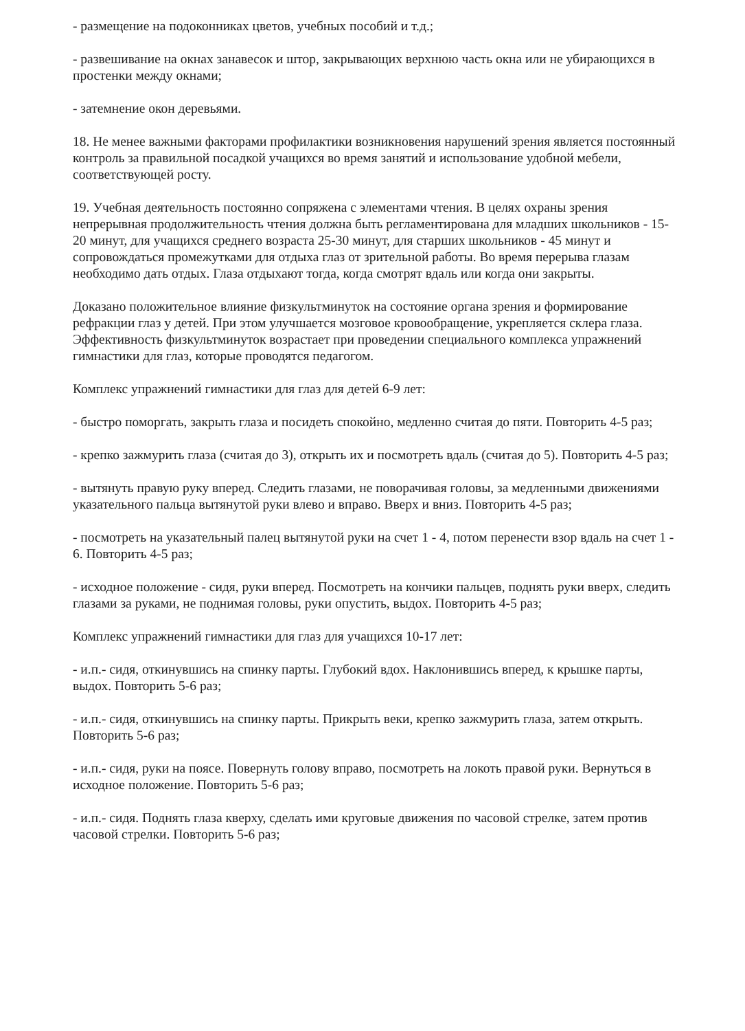- размещение на подоконниках цветов, учебных пособий и т.д.;
- развешивание на окнах занавесок и штор, закрывающих верхнюю часть окна или не убирающихся в простенки между окнами;
- затемнение окон деревьями.
18. Не менее важными факторами профилактики возникновения нарушений зрения является постоянный контроль за правильной посадкой учащихся во время занятий и использование удобной мебели, соответствующей росту.
19. Учебная деятельность постоянно сопряжена с элементами чтения. В целях охраны зрения непрерывная продолжительность чтения должна быть регламентирована для младших школьников - 15-20 минут, для учащихся среднего возраста 25-30 минут, для старших школьников - 45 минут и сопровождаться промежутками для отдыха глаз от зрительной работы. Во время перерыва глазам необходимо дать отдых. Глаза отдыхают тогда, когда смотрят вдаль или когда они закрыты.
Доказано положительное влияние физкультминуток на состояние органа зрения и формирование рефракции глаз у детей. При этом улучшается мозговое кровообращение, укрепляется склера глаза. Эффективность физкультминуток возрастает при проведении специального комплекса упражнений гимнастики для глаз, которые проводятся педагогом.
Комплекс упражнений гимнастики для глаз для детей 6-9 лет:
- быстро поморгать, закрыть глаза и посидеть спокойно, медленно считая до пяти. Повторить 4-5 раз;
- крепко зажмурить глаза (считая до 3), открыть их и посмотреть вдаль (считая до 5). Повторить 4-5 раз;
- вытянуть правую руку вперед. Следить глазами, не поворачивая головы, за медленными движениями указательного пальца вытянутой руки влево и вправо. Вверх и вниз. Повторить 4-5 раз;
- посмотреть на указательный палец вытянутой руки на счет 1 - 4, потом перенести взор вдаль на счет 1 - 6. Повторить 4-5 раз;
- исходное положение - сидя, руки вперед. Посмотреть на кончики пальцев, поднять руки вверх, следить глазами за руками, не поднимая головы, руки опустить, выдох. Повторить 4-5 раз;
Комплекс упражнений гимнастики для глаз для учащихся 10-17 лет:
- и.п.- сидя, откинувшись на спинку парты. Глубокий вдох. Наклонившись вперед, к крышке парты, выдох. Повторить 5-6 раз;
- и.п.- сидя, откинувшись на спинку парты. Прикрыть веки, крепко зажмурить глаза, затем открыть. Повторить 5-6 раз;
- и.п.- сидя, руки на поясе. Повернуть голову вправо, посмотреть на локоть правой руки. Вернуться в исходное положение. Повторить 5-6 раз;
- и.п.- сидя. Поднять глаза кверху, сделать ими круговые движения по часовой стрелке, затем против часовой стрелки. Повторить 5-6 раз;